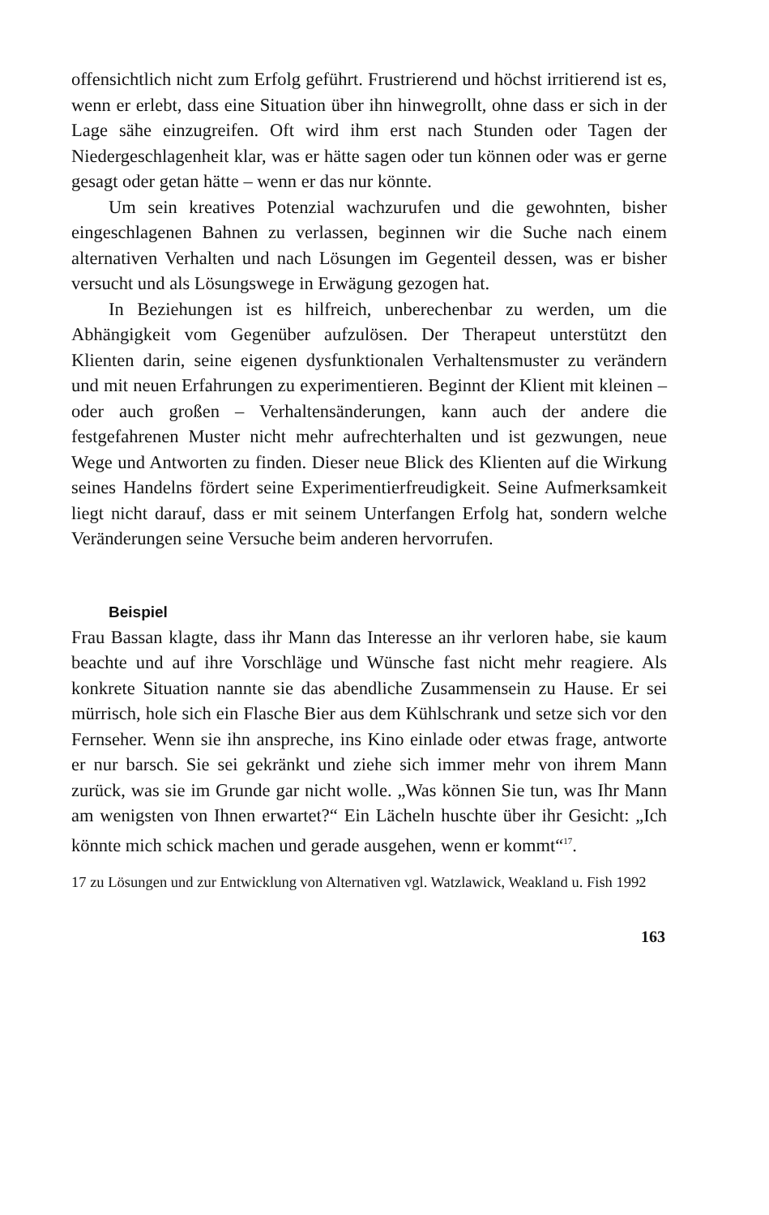offensichtlich nicht zum Erfolg geführt. Frustrierend und höchst irritierend ist es, wenn er erlebt, dass eine Situation über ihn hinwegrollt, ohne dass er sich in der Lage sähe einzugreifen. Oft wird ihm erst nach Stunden oder Tagen der Niedergeschlagenheit klar, was er hätte sagen oder tun können oder was er gerne gesagt oder getan hätte – wenn er das nur könnte.
Um sein kreatives Potenzial wachzurufen und die gewohnten, bisher eingeschlagenen Bahnen zu verlassen, beginnen wir die Suche nach einem alternativen Verhalten und nach Lösungen im Gegenteil dessen, was er bisher versucht und als Lösungswege in Erwägung gezogen hat.
In Beziehungen ist es hilfreich, unberechenbar zu werden, um die Abhängigkeit vom Gegenüber aufzulösen. Der Therapeut unterstützt den Klienten darin, seine eigenen dysfunktionalen Verhaltensmuster zu verändern und mit neuen Erfahrungen zu experimentieren. Beginnt der Klient mit kleinen – oder auch großen – Verhaltensänderungen, kann auch der andere die festgefahrenen Muster nicht mehr aufrechterhalten und ist gezwungen, neue Wege und Antworten zu finden. Dieser neue Blick des Klienten auf die Wirkung seines Handelns fördert seine Experimentierfreudigkeit. Seine Aufmerksamkeit liegt nicht darauf, dass er mit seinem Unterfangen Erfolg hat, sondern welche Veränderungen seine Versuche beim anderen hervorrufen.
Beispiel
Frau Bassan klagte, dass ihr Mann das Interesse an ihr verloren habe, sie kaum beachte und auf ihre Vorschläge und Wünsche fast nicht mehr reagiere. Als konkrete Situation nannte sie das abendliche Zusammensein zu Hause. Er sei mürrisch, hole sich ein Flasche Bier aus dem Kühlschrank und setze sich vor den Fernseher. Wenn sie ihn anspreche, ins Kino einlade oder etwas frage, antworte er nur barsch. Sie sei gekränkt und ziehe sich immer mehr von ihrem Mann zurück, was sie im Grunde gar nicht wolle. „Was können Sie tun, was Ihr Mann am wenigsten von Ihnen erwartet?“ Ein Lächeln huschte über ihr Gesicht: „Ich könnte mich schick machen und gerade ausgehen, wenn er kommt“<sup>17</sup>.
17 zu Lösungen und zur Entwicklung von Alternativen vgl. Watzlawick, Weakland u. Fish 1992
163